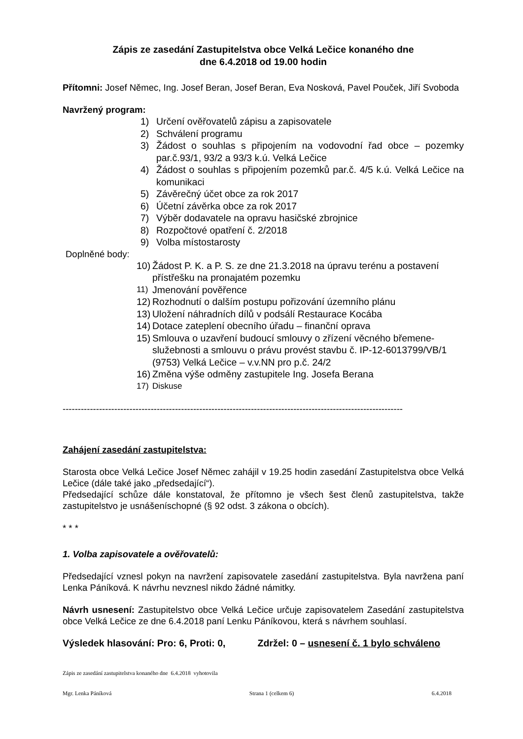Zápis ze zasedání Zastupitelstva obce Velká Lečice konaného dne
dne 6.4.2018 od 19.00 hodin
Přítomni: Josef Němec, Ing. Josef Beran, Josef Beran, Eva Nosková, Pavel Pouček, Jiří Svoboda
Navržený program:
1) Určení ověřovatelů zápisu a zapisovatele
2) Schválení programu
3) Žádost o souhlas s připojením na vodovodní řad obce – pozemky par.č.93/1, 93/2 a 93/3 k.ú. Velká Lečice
4) Žádost o souhlas s připojením pozemků par.č. 4/5 k.ú. Velká Lečice na komunikaci
5) Závěrečný účet obce za rok 2017
6) Účetní závěrka obce za rok 2017
7) Výběr dodavatele na opravu hasičské zbrojnice
8) Rozpočtové opatření č. 2/2018
9) Volba místostarosty
Doplněné body:
10) Žádost P. K. a P. S. ze dne 21.3.2018 na úpravu terénu a postavení přístřešku na pronajatém pozemku
11) Jmenování pověřence
12) Rozhodnutí o dalším postupu pořizování územního plánu
13) Uložení náhradních dílů v podsálí Restaurace Kocába
14) Dotace zateplení obecního úřadu – finanční oprava
15) Smlouva o uzavření budoucí smlouvy o zřízení věcného břemene-služebnosti a smlouvu o právu provést stavbu č. IP-12-6013799/VB/1 (9753) Velká Lečice – v.v.NN pro p.č. 24/2
16) Změna výše odměny zastupitele Ing. Josefa Berana
17) Diskuse
----------------------------------------------------------------------------------------------------------------
Zahájení zasedání zastupitelstva:
Starosta obce Velká Lečice Josef Němec zahájil v 19.25 hodin zasedání Zastupitelstva obce Velká Lečice (dále také jako „předsedající“).
Předsedající schůze dále konstatoval, že přítomno je všech šest členů zastupitelstva, takže zastupitelstvo je usnášeníschopné (§ 92 odst. 3 zákona o obcích).
* * *
1. Volba zapisovatele a ověřovatelů:
Předsedající vznesl pokyn na navržení zapisovatele zasedání zastupitelstva. Byla navržena paní Lenka Páníková. K návrhu nevznesl nikdo žádné námitky.
Návrh usnesení: Zastupitelstvo obce Velká Lečice určuje zapisovatelem Zasedání zastupitelstva obce Velká Lečice ze dne 6.4.2018 paní Lenku Páníkovou, která s návrhem souhlasí.
Výsledek hlasování: Pro: 6, Proti: 0, Zdržel: 0 – usnesení č. 1 bylo schváleno
Zápis ze zasedání zastupitelstva konaného dne 6.4.2018 vyhotovila
Mgr. Lenka Páníková Strana 1 (celkem 6) 6.4.2018